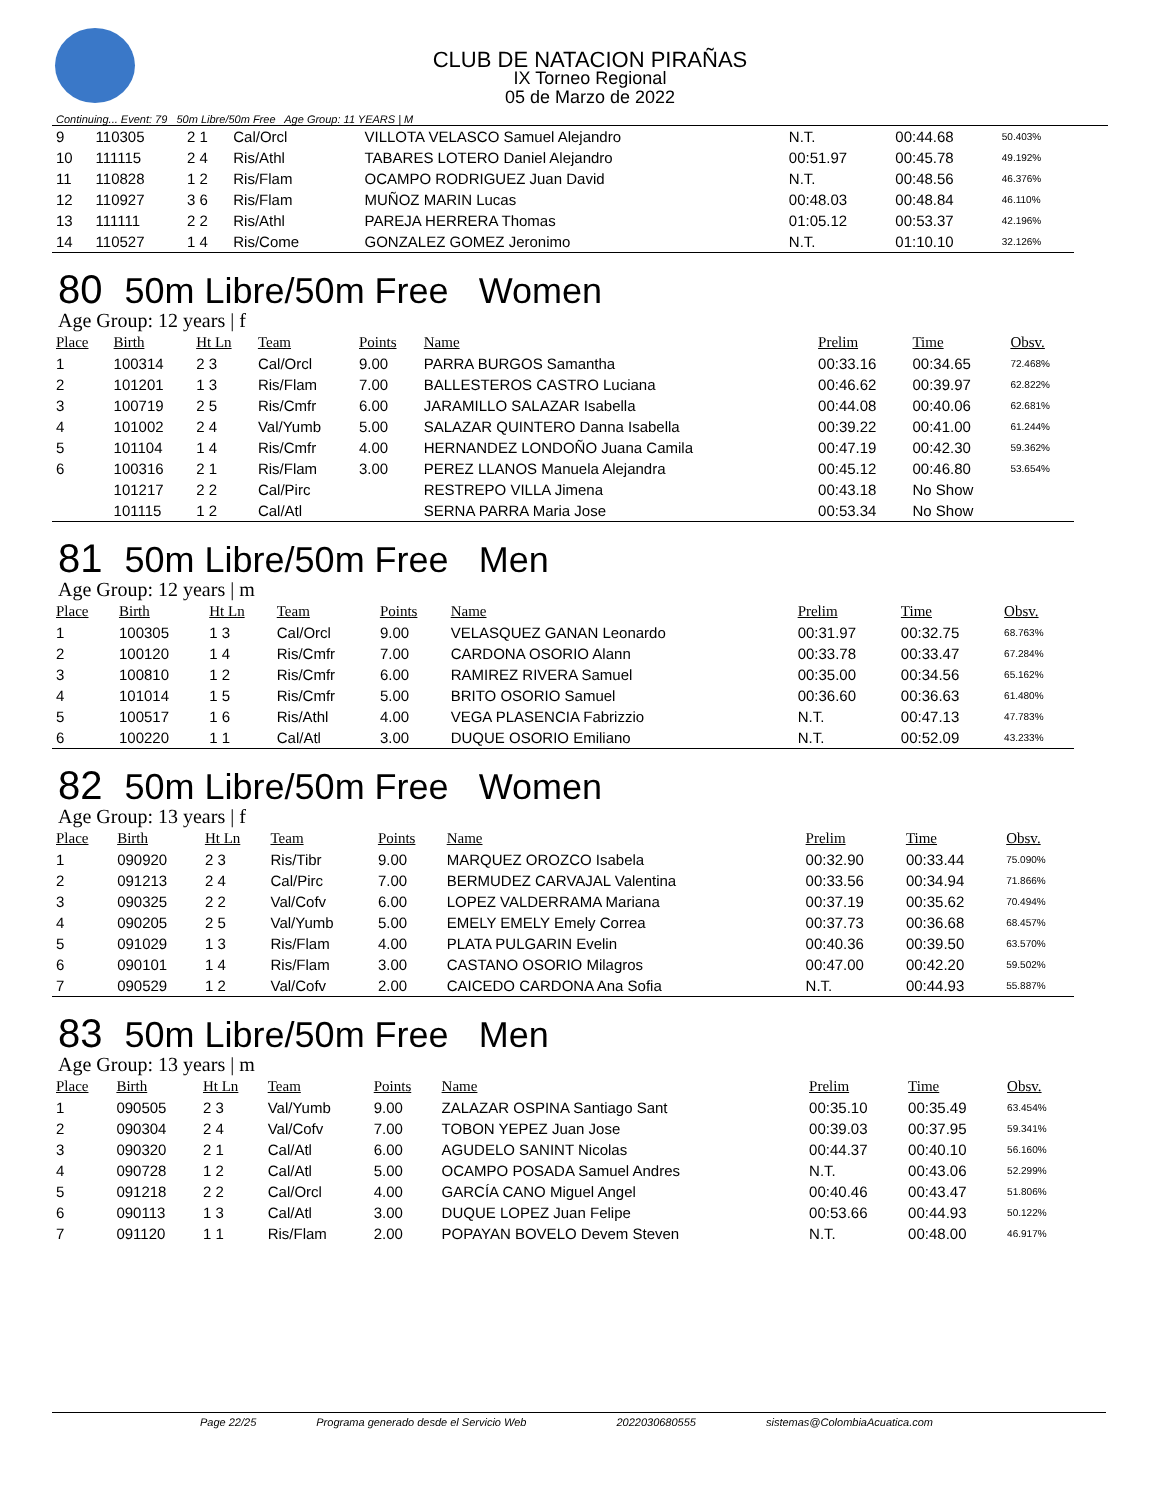CLUB DE NATACION PIRAÑAS
IX Torneo Regional
05 de Marzo de 2022
Continuing... Event: 79 50m Libre/50m Free Age Group: 11 YEARS | M
| 9 | 110305 | 2 1 | Cal/Orcl | | VILLOTA VELASCO Samuel Alejandro | N.T. | 00:44.68 | 50.403% |
| 10 | 111115 | 2 4 | Ris/Athl | | TABARES LOTERO Daniel Alejandro | 00:51.97 | 00:45.78 | 49.192% |
| 11 | 110828 | 1 2 | Ris/Flam | | OCAMPO RODRIGUEZ Juan David | N.T. | 00:48.56 | 46.376% |
| 12 | 110927 | 3 6 | Ris/Flam | | MUÑOZ MARIN Lucas | 00:48.03 | 00:48.84 | 46.110% |
| 13 | 111111 | 2 2 | Ris/Athl | | PAREJA HERRERA Thomas | 01:05.12 | 00:53.37 | 42.196% |
| 14 | 110527 | 1 4 | Ris/Come | | GONZALEZ GOMEZ Jeronimo | N.T. | 01:10.10 | 32.126% |
80 50m Libre/50m Free Women
Age Group: 12 years | f
| Place | Birth | Ht Ln | Team | Points | Name | Prelim | Time | Obsv. |
| --- | --- | --- | --- | --- | --- | --- | --- | --- |
| 1 | 100314 | 2 3 | Cal/Orcl | 9.00 | PARRA BURGOS Samantha | 00:33.16 | 00:34.65 | 72.468% |
| 2 | 101201 | 1 3 | Ris/Flam | 7.00 | BALLESTEROS CASTRO Luciana | 00:46.62 | 00:39.97 | 62.822% |
| 3 | 100719 | 2 5 | Ris/Cmfr | 6.00 | JARAMILLO SALAZAR Isabella | 00:44.08 | 00:40.06 | 62.681% |
| 4 | 101002 | 2 4 | Val/Yumb | 5.00 | SALAZAR QUINTERO Danna Isabella | 00:39.22 | 00:41.00 | 61.244% |
| 5 | 101104 | 1 4 | Ris/Cmfr | 4.00 | HERNANDEZ LONDOÑO Juana Camila | 00:47.19 | 00:42.30 | 59.362% |
| 6 | 100316 | 2 1 | Ris/Flam | 3.00 | PEREZ LLANOS Manuela Alejandra | 00:45.12 | 00:46.80 | 53.654% |
| | 101217 | 2 2 | Cal/Pirc | | RESTREPO VILLA Jimena | 00:43.18 | No Show | |
| | 101115 | 1 2 | Cal/Atl | | SERNA PARRA Maria Jose | 00:53.34 | No Show | |
81 50m Libre/50m Free Men
Age Group: 12 years | m
| Place | Birth | Ht Ln | Team | Points | Name | Prelim | Time | Obsv. |
| --- | --- | --- | --- | --- | --- | --- | --- | --- |
| 1 | 100305 | 1 3 | Cal/Orcl | 9.00 | VELASQUEZ GANAN Leonardo | 00:31.97 | 00:32.75 | 68.763% |
| 2 | 100120 | 1 4 | Ris/Cmfr | 7.00 | CARDONA OSORIO Alann | 00:33.78 | 00:33.47 | 67.284% |
| 3 | 100810 | 1 2 | Ris/Cmfr | 6.00 | RAMIREZ RIVERA Samuel | 00:35.00 | 00:34.56 | 65.162% |
| 4 | 101014 | 1 5 | Ris/Cmfr | 5.00 | BRITO OSORIO Samuel | 00:36.60 | 00:36.63 | 61.480% |
| 5 | 100517 | 1 6 | Ris/Athl | 4.00 | VEGA PLASENCIA Fabrizzio | N.T. | 00:47.13 | 47.783% |
| 6 | 100220 | 1 1 | Cal/Atl | 3.00 | DUQUE OSORIO Emiliano | N.T. | 00:52.09 | 43.233% |
82 50m Libre/50m Free Women
Age Group: 13 years | f
| Place | Birth | Ht Ln | Team | Points | Name | Prelim | Time | Obsv. |
| --- | --- | --- | --- | --- | --- | --- | --- | --- |
| 1 | 090920 | 2 3 | Ris/Tibr | 9.00 | MARQUEZ OROZCO Isabela | 00:32.90 | 00:33.44 | 75.090% |
| 2 | 091213 | 2 4 | Cal/Pirc | 7.00 | BERMUDEZ CARVAJAL Valentina | 00:33.56 | 00:34.94 | 71.866% |
| 3 | 090325 | 2 2 | Val/Cofv | 6.00 | LOPEZ VALDERRAMA Mariana | 00:37.19 | 00:35.62 | 70.494% |
| 4 | 090205 | 2 5 | Val/Yumb | 5.00 | EMELY EMELY Emely Correa | 00:37.73 | 00:36.68 | 68.457% |
| 5 | 091029 | 1 3 | Ris/Flam | 4.00 | PLATA PULGARIN Evelin | 00:40.36 | 00:39.50 | 63.570% |
| 6 | 090101 | 1 4 | Ris/Flam | 3.00 | CASTANO OSORIO Milagros | 00:47.00 | 00:42.20 | 59.502% |
| 7 | 090529 | 1 2 | Val/Cofv | 2.00 | CAICEDO CARDONA Ana Sofia | N.T. | 00:44.93 | 55.887% |
83 50m Libre/50m Free Men
Age Group: 13 years | m
| Place | Birth | Ht Ln | Team | Points | Name | Prelim | Time | Obsv. |
| --- | --- | --- | --- | --- | --- | --- | --- | --- |
| 1 | 090505 | 2 3 | Val/Yumb | 9.00 | ZALAZAR OSPINA Santiago Sant | 00:35.10 | 00:35.49 | 63.454% |
| 2 | 090304 | 2 4 | Val/Cofv | 7.00 | TOBON YEPEZ Juan Jose | 00:39.03 | 00:37.95 | 59.341% |
| 3 | 090320 | 2 1 | Cal/Atl | 6.00 | AGUDELO SANINT Nicolas | 00:44.37 | 00:40.10 | 56.160% |
| 4 | 090728 | 1 2 | Cal/Atl | 5.00 | OCAMPO POSADA Samuel Andres | N.T. | 00:43.06 | 52.299% |
| 5 | 091218 | 2 2 | Cal/Orcl | 4.00 | GARCÍA CANO Miguel Angel | 00:40.46 | 00:43.47 | 51.806% |
| 6 | 090113 | 1 3 | Cal/Atl | 3.00 | DUQUE LOPEZ Juan Felipe | 00:53.66 | 00:44.93 | 50.122% |
| 7 | 091120 | 1 1 | Ris/Flam | 2.00 | POPAYAN BOVELO Devem Steven | N.T. | 00:48.00 | 46.917% |
Page 22/25 Programa generado desde el Servicio Web 2022030680555 sistemas@ColombiaAcuatica.com